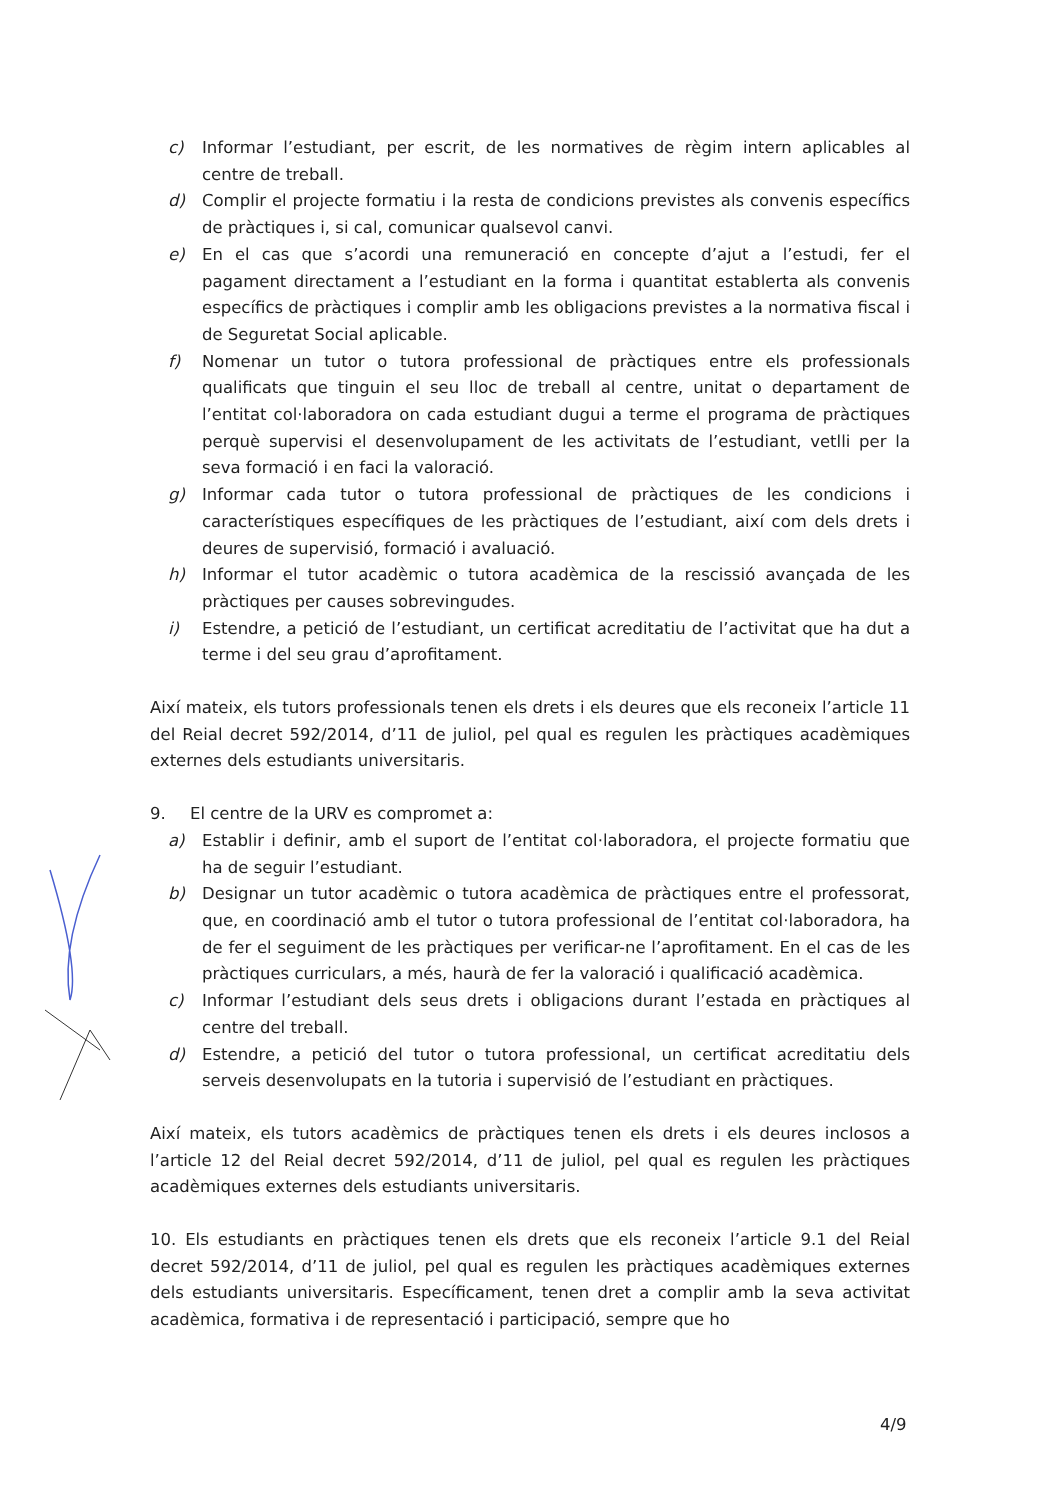c) Informar l’estudiant, per escrit, de les normatives de règim intern aplicables al centre de treball.
d) Complir el projecte formatiu i la resta de condicions previstes als convenis específics de pràctiques i, si cal, comunicar qualsevol canvi.
e) En el cas que s’acordi una remuneració en concepte d’ajut a l’estudi, fer el pagament directament a l’estudiant en la forma i quantitat establerta als convenis específics de pràctiques i complir amb les obligacions previstes a la normativa fiscal i de Seguretat Social aplicable.
f) Nomenar un tutor o tutora professional de pràctiques entre els professionals qualificats que tinguin el seu lloc de treball al centre, unitat o departament de l’entitat col·laboradora on cada estudiant dugui a terme el programa de pràctiques perquè supervisi el desenvolupament de les activitats de l’estudiant, vetlli per la seva formació i en faci la valoració.
g) Informar cada tutor o tutora professional de pràctiques de les condicions i característiques específiques de les pràctiques de l’estudiant, així com dels drets i deures de supervisió, formació i avaluació.
h) Informar el tutor acadèmic o tutora acadèmica de la rescissió avançada de les pràctiques per causes sobrevingudes.
i) Estendre, a petició de l’estudiant, un certificat acreditatiu de l’activitat que ha dut a terme i del seu grau d’aprofitament.
Així mateix, els tutors professionals tenen els drets i els deures que els reconeix l’article 11 del Reial decret 592/2014, d’11 de juliol, pel qual es regulen les pràctiques acadèmiques externes dels estudiants universitaris.
9. El centre de la URV es compromet a:
a) Establir i definir, amb el suport de l’entitat col·laboradora, el projecte formatiu que ha de seguir l’estudiant.
b) Designar un tutor acadèmic o tutora acadèmica de pràctiques entre el professorat, que, en coordinació amb el tutor o tutora professional de l’entitat col·laboradora, ha de fer el seguiment de les pràctiques per verificar-ne l’aprofitament. En el cas de les pràctiques curriculars, a més, haurà de fer la valoració i qualificació acadèmica.
c) Informar l’estudiant dels seus drets i obligacions durant l’estada en pràctiques al centre del treball.
d) Estendre, a petició del tutor o tutora professional, un certificat acreditatiu dels serveis desenvolupats en la tutoria i supervisió de l’estudiant en pràctiques.
Així mateix, els tutors acadèmics de pràctiques tenen els drets i els deures inclosos a l’article 12 del Reial decret 592/2014, d’11 de juliol, pel qual es regulen les pràctiques acadèmiques externes dels estudiants universitaris.
10. Els estudiants en pràctiques tenen els drets que els reconeix l’article 9.1 del Reial decret 592/2014, d’11 de juliol, pel qual es regulen les pràctiques acadèmiques externes dels estudiants universitaris. Específicament, tenen dret a complir amb la seva activitat acadèmica, formativa i de representació i participació, sempre que ho
4/9